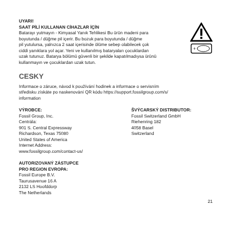UYARI!
SAAT PİLİ KULLANAN CİHAZLAR İÇİN
Batarayı yutmayın - Kimyasal Yanık Tehlikesi Bu ürün madeni para
boyutunda / düğme pil içerir. Bu bozuk para boyutunda / düğme
pil yutulursa, yalnızca 2 saat içerisinde ölüme sebep olabilecek çok
ciddi yanıklara yol açar. Yeni ve kullanılmış bataryaları çocuklardan
uzak tutunuz. Batarya bölümü güvenli bir şekilde kapatılmadıysa ürünü
kullanmayın ve çocuklardan uzak tutun.
+
CESKY
Informace o záruce, návod k používání hodinek a informace o servisním
středisku získáte po naskenování QR kódu https://support.fossilgroup.com/s/
information
VÝROBCE:
Fossil Group, Inc.
Centrála:
901 S. Central Expressway
Richardson, Texas 75080
United States of America
Internet Address:
www.fossilgroup.com/contact-us/
AUTORIZOVANÝ ZÁSTUPCE
PRO REGION EVROPA:
Fossil Europe B.V.
Taurusavenue 16 A
2132 LS Hoofddorp
The Netherlands
ŠVÝCARSKÝ DISTRIBUTOR:
Fossil Switzerland GmbH
Riehenring 182
4058 Basel
Switzerland
21